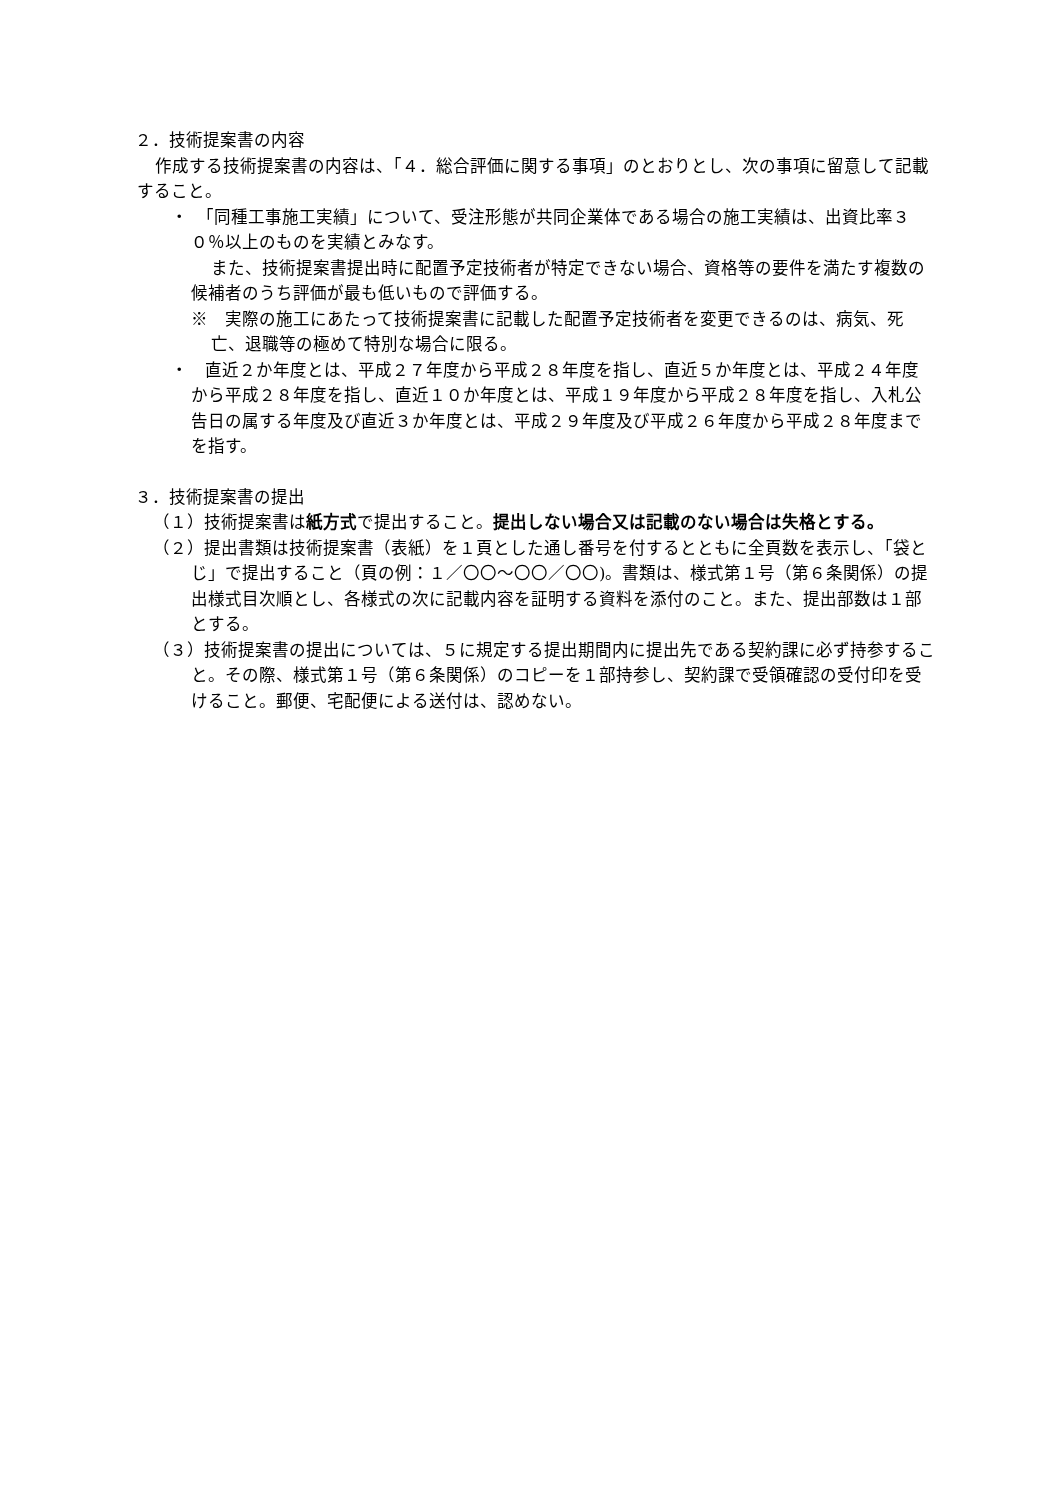２．技術提案書の内容
作成する技術提案書の内容は、「４．総合評価に関する事項」のとおりとし、次の事項に留意して記載すること。
・　「同種工事施工実績」について、受注形態が共同企業体である場合の施工実績は、出資比率３０％以上のものを実績とみなす。
また、技術提案書提出時に配置予定技術者が特定できない場合、資格等の要件を満たす複数の候補者のうち評価が最も低いもので評価する。
※　実際の施工にあたって技術提案書に記載した配置予定技術者を変更できるのは、病気、死亡、退職等の極めて特別な場合に限る。
・　直近２か年度とは、平成２７年度から平成２８年度を指し、直近５か年度とは、平成２４年度から平成２８年度を指し、直近１０か年度とは、平成１９年度から平成２８年度を指し、入札公告日の属する年度及び直近３か年度とは、平成２９年度及び平成２６年度から平成２８年度までを指す。
３．技術提案書の提出
（１）技術提案書は紙方式で提出すること。提出しない場合又は記載のない場合は失格とする。
（２）提出書類は技術提案書（表紙）を１頁とした通し番号を付するとともに全頁数を表示し、「袋とじ」で提出すること（頁の例：１／〇〇～〇〇／〇〇)。書類は、様式第１号（第６条関係）の提出様式目次順とし、各様式の次に記載内容を証明する資料を添付のこと。また、提出部数は１部とする。
（３）技術提案書の提出については、５に規定する提出期間内に提出先である契約課に必ず持参すること。その際、様式第１号（第６条関係）のコピーを１部持参し、契約課で受領確認の受付印を受けること。郵便、宅配便による送付は、認めない。